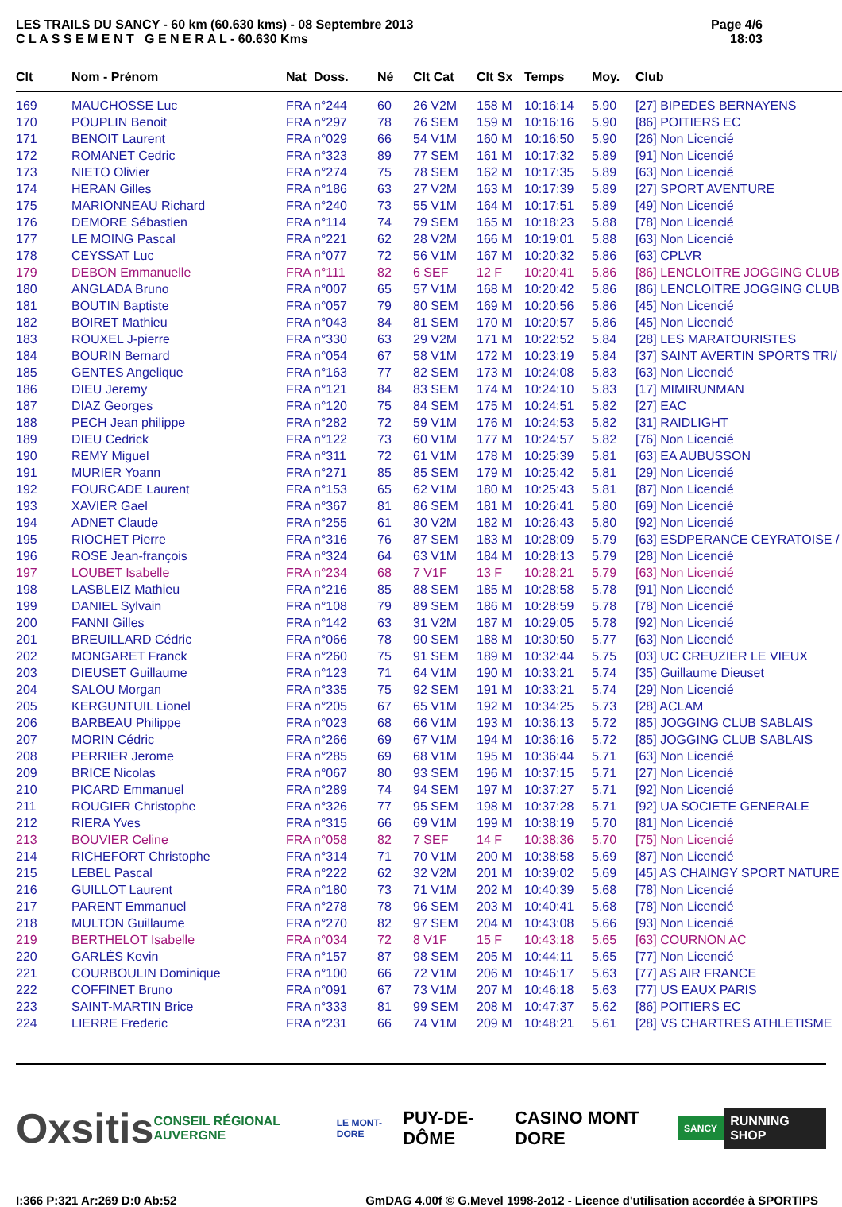LES TRAILS DU SANCY - 60 km (60.630 kms) - 08 Septembre 2013
C L A S S E M E N T G E N E R A L - 60.630 Kms
Page 4/6
18:03
| Clt | Nom - Prénom | Nat | Doss. | Né | Clt Cat | Clt Sx | Temps | Moy. | Club |
| --- | --- | --- | --- | --- | --- | --- | --- | --- | --- |
| 169 | MAUCHOSSE Luc | FRA | n°244 | 60 | 26 V2M | 158 M | 10:16:14 | 5.90 | [27] BIPEDES BERNAYENS |
| 170 | POUPLIN Benoit | FRA | n°297 | 78 | 76 SEM | 159 M | 10:16:16 | 5.90 | [86] POITIERS EC |
| 171 | BENOIT Laurent | FRA | n°029 | 66 | 54 V1M | 160 M | 10:16:50 | 5.90 | [26] Non Licencié |
| 172 | ROMANET Cedric | FRA | n°323 | 89 | 77 SEM | 161 M | 10:17:32 | 5.89 | [91] Non Licencié |
| 173 | NIETO Olivier | FRA | n°274 | 75 | 78 SEM | 162 M | 10:17:35 | 5.89 | [63] Non Licencié |
| 174 | HERAN Gilles | FRA | n°186 | 63 | 27 V2M | 163 M | 10:17:39 | 5.89 | [27] SPORT AVENTURE |
| 175 | MARIONNEAU Richard | FRA | n°240 | 73 | 55 V1M | 164 M | 10:17:51 | 5.89 | [49] Non Licencié |
| 176 | DEMORE Sébastien | FRA | n°114 | 74 | 79 SEM | 165 M | 10:18:23 | 5.88 | [78] Non Licencié |
| 177 | LE MOING Pascal | FRA | n°221 | 62 | 28 V2M | 166 M | 10:19:01 | 5.88 | [63] Non Licencié |
| 178 | CEYSSAT Luc | FRA | n°077 | 72 | 56 V1M | 167 M | 10:20:32 | 5.86 | [63] CPLVR |
| 179 | DEBON Emmanuelle | FRA | n°111 | 82 | 6 SEF | 12 F | 10:20:41 | 5.86 | [86] LENCLOITRE JOGGING CLUB |
| 180 | ANGLADA Bruno | FRA | n°007 | 65 | 57 V1M | 168 M | 10:20:42 | 5.86 | [86] LENCLOITRE JOGGING CLUB |
| 181 | BOUTIN Baptiste | FRA | n°057 | 79 | 80 SEM | 169 M | 10:20:56 | 5.86 | [45] Non Licencié |
| 182 | BOIRET Mathieu | FRA | n°043 | 84 | 81 SEM | 170 M | 10:20:57 | 5.86 | [45] Non Licencié |
| 183 | ROUXEL J-pierre | FRA | n°330 | 63 | 29 V2M | 171 M | 10:22:52 | 5.84 | [28] LES MARATOURISTES |
| 184 | BOURIN Bernard | FRA | n°054 | 67 | 58 V1M | 172 M | 10:23:19 | 5.84 | [37] SAINT AVERTIN SPORTS TRI/ |
| 185 | GENTES Angelique | FRA | n°163 | 77 | 82 SEM | 173 M | 10:24:08 | 5.83 | [63] Non Licencié |
| 186 | DIEU Jeremy | FRA | n°121 | 84 | 83 SEM | 174 M | 10:24:10 | 5.83 | [17] MIMIRUNMAN |
| 187 | DIAZ Georges | FRA | n°120 | 75 | 84 SEM | 175 M | 10:24:51 | 5.82 | [27] EAC |
| 188 | PECH Jean philippe | FRA | n°282 | 72 | 59 V1M | 176 M | 10:24:53 | 5.82 | [31] RAIDLIGHT |
| 189 | DIEU Cedrick | FRA | n°122 | 73 | 60 V1M | 177 M | 10:24:57 | 5.82 | [76] Non Licencié |
| 190 | REMY Miguel | FRA | n°311 | 72 | 61 V1M | 178 M | 10:25:39 | 5.81 | [63] EA AUBUSSON |
| 191 | MURIER Yoann | FRA | n°271 | 85 | 85 SEM | 179 M | 10:25:42 | 5.81 | [29] Non Licencié |
| 192 | FOURCADE Laurent | FRA | n°153 | 65 | 62 V1M | 180 M | 10:25:43 | 5.81 | [87] Non Licencié |
| 193 | XAVIER Gael | FRA | n°367 | 81 | 86 SEM | 181 M | 10:26:41 | 5.80 | [69] Non Licencié |
| 194 | ADNET Claude | FRA | n°255 | 61 | 30 V2M | 182 M | 10:26:43 | 5.80 | [92] Non Licencié |
| 195 | RIOCHET Pierre | FRA | n°316 | 76 | 87 SEM | 183 M | 10:28:09 | 5.79 | [63] ESDPERANCE CEYRATOISE / |
| 196 | ROSE Jean-françois | FRA | n°324 | 64 | 63 V1M | 184 M | 10:28:13 | 5.79 | [28] Non Licencié |
| 197 | LOUBET Isabelle | FRA | n°234 | 68 | 7 V1F | 13 F | 10:28:21 | 5.79 | [63] Non Licencié |
| 198 | LASBLEIZ Mathieu | FRA | n°216 | 85 | 88 SEM | 185 M | 10:28:58 | 5.78 | [91] Non Licencié |
| 199 | DANIEL Sylvain | FRA | n°108 | 79 | 89 SEM | 186 M | 10:28:59 | 5.78 | [78] Non Licencié |
| 200 | FANNI Gilles | FRA | n°142 | 63 | 31 V2M | 187 M | 10:29:05 | 5.78 | [92] Non Licencié |
| 201 | BREUILLARD Cédric | FRA | n°066 | 78 | 90 SEM | 188 M | 10:30:50 | 5.77 | [63] Non Licencié |
| 202 | MONGARET Franck | FRA | n°260 | 75 | 91 SEM | 189 M | 10:32:44 | 5.75 | [03] UC CREUZIER LE VIEUX |
| 203 | DIEUSET Guillaume | FRA | n°123 | 71 | 64 V1M | 190 M | 10:33:21 | 5.74 | [35] Guillaume Dieuset |
| 204 | SALOU Morgan | FRA | n°335 | 75 | 92 SEM | 191 M | 10:33:21 | 5.74 | [29] Non Licencié |
| 205 | KERGUNTUIL Lionel | FRA | n°205 | 67 | 65 V1M | 192 M | 10:34:25 | 5.73 | [28] ACLAM |
| 206 | BARBEAU Philippe | FRA | n°023 | 68 | 66 V1M | 193 M | 10:36:13 | 5.72 | [85] JOGGING CLUB SABLAIS |
| 207 | MORIN Cédric | FRA | n°266 | 69 | 67 V1M | 194 M | 10:36:16 | 5.72 | [85] JOGGING CLUB SABLAIS |
| 208 | PERRIER Jerome | FRA | n°285 | 69 | 68 V1M | 195 M | 10:36:44 | 5.71 | [63] Non Licencié |
| 209 | BRICE Nicolas | FRA | n°067 | 80 | 93 SEM | 196 M | 10:37:15 | 5.71 | [27] Non Licencié |
| 210 | PICARD Emmanuel | FRA | n°289 | 74 | 94 SEM | 197 M | 10:37:27 | 5.71 | [92] Non Licencié |
| 211 | ROUGIER Christophe | FRA | n°326 | 77 | 95 SEM | 198 M | 10:37:28 | 5.71 | [92] UA SOCIETE GENERALE |
| 212 | RIERA Yves | FRA | n°315 | 66 | 69 V1M | 199 M | 10:38:19 | 5.70 | [81] Non Licencié |
| 213 | BOUVIER Celine | FRA | n°058 | 82 | 7 SEF | 14 F | 10:38:36 | 5.70 | [75] Non Licencié |
| 214 | RICHEFORT Christophe | FRA | n°314 | 71 | 70 V1M | 200 M | 10:38:58 | 5.69 | [87] Non Licencié |
| 215 | LEBEL Pascal | FRA | n°222 | 62 | 32 V2M | 201 M | 10:39:02 | 5.69 | [45] AS CHAINGY SPORT NATURE |
| 216 | GUILLOT Laurent | FRA | n°180 | 73 | 71 V1M | 202 M | 10:40:39 | 5.68 | [78] Non Licencié |
| 217 | PARENT Emmanuel | FRA | n°278 | 78 | 96 SEM | 203 M | 10:40:41 | 5.68 | [78] Non Licencié |
| 218 | MULTON Guillaume | FRA | n°270 | 82 | 97 SEM | 204 M | 10:43:08 | 5.66 | [93] Non Licencié |
| 219 | BERTHELOT Isabelle | FRA | n°034 | 72 | 8 V1F | 15 F | 10:43:18 | 5.65 | [63] COURNON AC |
| 220 | GARLÈS Kevin | FRA | n°157 | 87 | 98 SEM | 205 M | 10:44:11 | 5.65 | [77] Non Licencié |
| 221 | COURBOULIN Dominique | FRA | n°100 | 66 | 72 V1M | 206 M | 10:46:17 | 5.63 | [77] AS AIR FRANCE |
| 222 | COFFINET Bruno | FRA | n°091 | 67 | 73 V1M | 207 M | 10:46:18 | 5.63 | [77] US EAUX PARIS |
| 223 | SAINT-MARTIN Brice | FRA | n°333 | 81 | 99 SEM | 208 M | 10:47:37 | 5.62 | [86] POITIERS EC |
| 224 | LIERRE Frederic | FRA | n°231 | 66 | 74 V1M | 209 M | 10:48:21 | 5.61 | [28] VS CHARTRES ATHLETISME |
Oxsitis
CONSEIL RÉGIONAL AUVERGNE
LE MONT-DORE
PUY-DE-DÔME CASINO MONT DORE
SANCY
RUNNING SHOP
I:366 P:321 Ar:269 D:0 Ab:52 GmDAG 4.00f © G.Mevel 1998-2o12 - Licence d'utilisation accordée à SPORTIPS